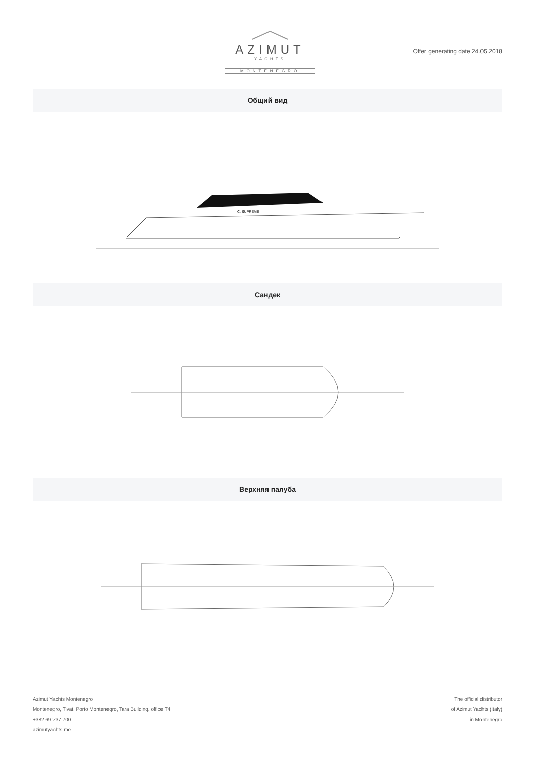AZIMUT
YACHTS
MONTENEGRO
Offer generating date 24.05.2018
Общий вид
C. SUPREME
Сандек
Верхняя палуба
Azimut Yachts Montenegro
Montenegro, Tivat, Porto Montenegro, Tara Building, office T4
+382.69.237.700
azimutyachts.me
The official distributor
of Azimut Yachts (Italy)
in Montenegro